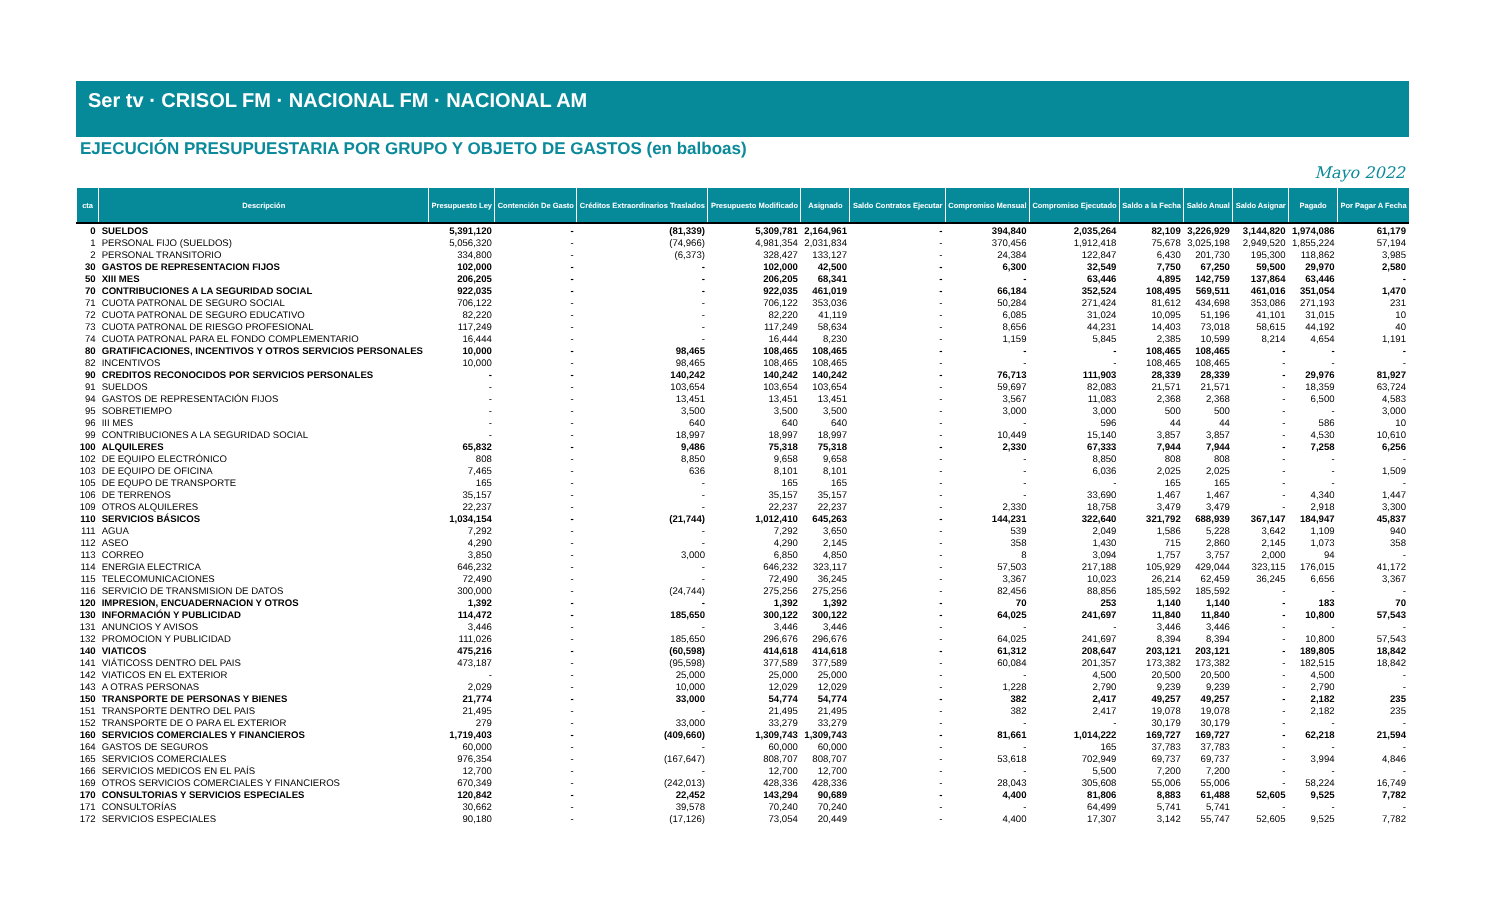Ser tv · CRISOL FM · NACIONAL FM · NACIONAL AM
EJECUCIÓN PRESUPUESTARIA POR GRUPO Y OBJETO DE GASTOS (en balboas)
Mayo 2022
| cta | Descripción | Presupuesto Ley | Contención De Gasto | Créditos Extraordinarios Traslados | Presupuesto Modificado | Asignado | Saldo Contratos Ejecutar | Compromiso Mensual | Compromiso Ejecutado | Saldo a la Fecha | Saldo Anual | Saldo Asignar | Pagado | Por Pagar A Fecha |
| --- | --- | --- | --- | --- | --- | --- | --- | --- | --- | --- | --- | --- | --- | --- |
| 0 | SUELDOS | 5,391,120 | - | (81,339) | 5,309,781 | 2,164,961 | - | 394,840 | 2,035,264 | 82,109 | 3,226,929 | 3,144,820 | 1,974,086 | 61,179 |
| 1 | PERSONAL FIJO (SUELDOS) | 5,056,320 | - | (74,966) | 4,981,354 | 2,031,834 | - | 370,456 | 1,912,418 | 75,678 | 3,025,198 | 2,949,520 | 1,855,224 | 57,194 |
| 2 | PERSONAL TRANSITORIO | 334,800 | - | (6,373) | 328,427 | 133,127 | - | 24,384 | 122,847 | 6,430 | 201,730 | 195,300 | 118,862 | 3,985 |
| 30 | GASTOS DE REPRESENTACION FIJOS | 102,000 | - | - | 102,000 | 42,500 | - | 6,300 | 32,549 | 7,750 | 67,250 | 59,500 | 29,970 | 2,580 |
| 50 | XIII MES | 206,205 | - | - | 206,205 | 68,341 | - | - | 63,446 | 4,895 | 142,759 | 137,864 | 63,446 | - |
| 70 | CONTRIBUCIONES A LA SEGURIDAD SOCIAL | 922,035 | - | - | 922,035 | 461,019 | - | 66,184 | 352,524 | 108,495 | 569,511 | 461,016 | 351,054 | 1,470 |
| 71 | CUOTA PATRONAL DE SEGURO SOCIAL | 706,122 | - | - | 706,122 | 353,036 | - | 50,284 | 271,424 | 81,612 | 434,698 | 353,086 | 271,193 | 231 |
| 72 | CUOTA PATRONAL DE SEGURO EDUCATIVO | 82,220 | - | - | 82,220 | 41,119 | - | 6,085 | 31,024 | 10,095 | 51,196 | 41,101 | 31,015 | 10 |
| 73 | CUOTA PATRONAL DE RIESGO PROFESIONAL | 117,249 | - | - | 117,249 | 58,634 | - | 8,656 | 44,231 | 14,403 | 73,018 | 58,615 | 44,192 | 40 |
| 74 | CUOTA PATRONAL PARA EL FONDO COMPLEMENTARIO | 16,444 | - | - | 16,444 | 8,230 | - | 1,159 | 5,845 | 2,385 | 10,599 | 8,214 | 4,654 | 1,191 |
| 80 | GRATIFICACIONES, INCENTIVOS Y OTROS SERVICIOS PERSONALES | 10,000 | - | 98,465 | 108,465 | 108,465 | - | - | - | 108,465 | 108,465 | - | - | - |
| 82 | INCENTIVOS | 10,000 | - | 98,465 | 108,465 | 108,465 | - | - | - | 108,465 | 108,465 | - | - | - |
| 90 | CREDITOS RECONOCIDOS POR SERVICIOS PERSONALES | - | - | 140,242 | 140,242 | 140,242 | - | 76,713 | 111,903 | 28,339 | 28,339 | - | 29,976 | 81,927 |
| 91 | SUELDOS | - | - | 103,654 | 103,654 | 103,654 | - | 59,697 | 82,083 | 21,571 | 21,571 | - | 18,359 | 63,724 |
| 94 | GASTOS DE REPRESENTACIÓN FIJOS | - | - | 13,451 | 13,451 | 13,451 | - | 3,567 | 11,083 | 2,368 | 2,368 | - | 6,500 | 4,583 |
| 95 | SOBRETIEMPO | - | - | 3,500 | 3,500 | 3,500 | - | 3,000 | 3,000 | 500 | 500 | - | - | 3,000 |
| 96 | III MES | - | - | 640 | 640 | 640 | - | - | 596 | 44 | 44 | - | 586 | 10 |
| 99 | CONTRIBUCIONES A LA SEGURIDAD SOCIAL | - | - | 18,997 | 18,997 | 18,997 | - | 10,449 | 15,140 | 3,857 | 3,857 | - | 4,530 | 10,610 |
| 100 | ALQUILERES | 65,832 | - | 9,486 | 75,318 | 75,318 | - | 2,330 | 67,333 | 7,944 | 7,944 | - | 7,258 | 6,256 |
| 102 | DE EQUIPO ELECTRÓNICO | 808 | - | 8,850 | 9,658 | 9,658 | - | - | 8,850 | 808 | 808 | - | - | - |
| 103 | DE EQUIPO DE OFICINA | 7,465 | - | 636 | 8,101 | 8,101 | - | - | 6,036 | 2,025 | 2,025 | - | - | 1,509 |
| 105 | DE EQUPO DE TRANSPORTE | 165 | - | - | 165 | 165 | - | - | - | 165 | 165 | - | - | - |
| 106 | DE TERRENOS | 35,157 | - | - | 35,157 | 35,157 | - | - | 33,690 | 1,467 | 1,467 | - | 4,340 | 1,447 |
| 109 | OTROS ALQUILERES | 22,237 | - | - | 22,237 | 22,237 | - | 2,330 | 18,758 | 3,479 | 3,479 | - | 2,918 | 3,300 |
| 110 | SERVICIOS BÁSICOS | 1,034,154 | - | (21,744) | 1,012,410 | 645,263 | - | 144,231 | 322,640 | 321,792 | 688,939 | 367,147 | 184,947 | 45,837 |
| 111 | AGUA | 7,292 | - | - | 7,292 | 3,650 | - | 539 | 2,049 | 1,586 | 5,228 | 3,642 | 1,109 | 940 |
| 112 | ASEO | 4,290 | - | - | 4,290 | 2,145 | - | 358 | 1,430 | 715 | 2,860 | 2,145 | 1,073 | 358 |
| 113 | CORREO | 3,850 | - | 3,000 | 6,850 | 4,850 | - | 8 | 3,094 | 1,757 | 3,757 | 2,000 | 94 | - |
| 114 | ENERGIA ELECTRICA | 646,232 | - | - | 646,232 | 323,117 | - | 57,503 | 217,188 | 105,929 | 429,044 | 323,115 | 176,015 | 41,172 |
| 115 | TELECOMUNICACIONES | 72,490 | - | - | 72,490 | 36,245 | - | 3,367 | 10,023 | 26,214 | 62,459 | 36,245 | 6,656 | 3,367 |
| 116 | SERVICIO DE TRANSMISION DE DATOS | 300,000 | - | (24,744) | 275,256 | 275,256 | - | 82,456 | 88,856 | 185,592 | 185,592 | - | - | - |
| 120 | IMPRESION, ENCUADERNACION Y OTROS | 1,392 | - | - | 1,392 | 1,392 | - | 70 | 253 | 1,140 | 1,140 | - | 183 | 70 |
| 130 | INFORMACIÓN Y PUBLICIDAD | 114,472 | - | 185,650 | 300,122 | 300,122 | - | 64,025 | 241,697 | 11,840 | 11,840 | - | 10,800 | 57,543 |
| 131 | ANUNCIOS Y AVISOS | 3,446 | - | - | 3,446 | 3,446 | - | - | - | 3,446 | 3,446 | - | - | - |
| 132 | PROMOCION Y PUBLICIDAD | 111,026 | - | 185,650 | 296,676 | 296,676 | - | 64,025 | 241,697 | 8,394 | 8,394 | - | 10,800 | 57,543 |
| 140 | VIATICOS | 475,216 | - | (60,598) | 414,618 | 414,618 | - | 61,312 | 208,647 | 203,121 | 203,121 | - | 189,805 | 18,842 |
| 141 | VIÁTICOSS DENTRO DEL PAIS | 473,187 | - | (95,598) | 377,589 | 377,589 | - | 60,084 | 201,357 | 173,382 | 173,382 | - | 182,515 | 18,842 |
| 142 | VIATICOS EN EL EXTERIOR | - | - | 25,000 | 25,000 | 25,000 | - | - | 4,500 | 20,500 | 20,500 | - | 4,500 | - |
| 143 | A OTRAS PERSONAS | 2,029 | - | 10,000 | 12,029 | 12,029 | - | 1,228 | 2,790 | 9,239 | 9,239 | - | 2,790 | - |
| 150 | TRANSPORTE DE PERSONAS Y BIENES | 21,774 | - | 33,000 | 54,774 | 54,774 | - | 382 | 2,417 | 49,257 | 49,257 | - | 2,182 | 235 |
| 151 | TRANSPORTE DENTRO DEL PAIS | 21,495 | - | - | 21,495 | 21,495 | - | 382 | 2,417 | 19,078 | 19,078 | - | 2,182 | 235 |
| 152 | TRANSPORTE DE O PARA EL EXTERIOR | 279 | - | 33,000 | 33,279 | 33,279 | - | - | - | 30,179 | 30,179 | - | - | - |
| 160 | SERVICIOS COMERCIALES Y FINANCIEROS | 1,719,403 | - | (409,660) | 1,309,743 | 1,309,743 | - | 81,661 | 1,014,222 | 169,727 | 169,727 | - | 62,218 | 21,594 |
| 164 | GASTOS DE SEGUROS | 60,000 | - | - | 60,000 | 60,000 | - | - | 165 | 37,783 | 37,783 | - | - | - |
| 165 | SERVICIOS COMERCIALES | 976,354 | - | (167,647) | 808,707 | 808,707 | - | 53,618 | 702,949 | 69,737 | 69,737 | - | 3,994 | 4,846 |
| 166 | SERVICIOS MEDICOS EN EL PAÍS | 12,700 | - | - | 12,700 | 12,700 | - | - | 5,500 | 7,200 | 7,200 | - | - | - |
| 169 | OTROS SERVICIOS COMERCIALES Y FINANCIEROS | 670,349 | - | (242,013) | 428,336 | 428,336 | - | 28,043 | 305,608 | 55,006 | 55,006 | - | 58,224 | 16,749 |
| 170 | CONSULTORIAS Y SERVICIOS ESPECIALES | 120,842 | - | 22,452 | 143,294 | 90,689 | - | 4,400 | 81,806 | 8,883 | 61,488 | 52,605 | 9,525 | 7,782 |
| 171 | CONSULTORÍAS | 30,662 | - | 39,578 | 70,240 | 70,240 | - | - | 64,499 | 5,741 | 5,741 | - | - | - |
| 172 | SERVICIOS ESPECIALES | 90,180 | - | (17,126) | 73,054 | 20,449 | - | 4,400 | 17,307 | 3,142 | 55,747 | 52,605 | 9,525 | 7,782 |